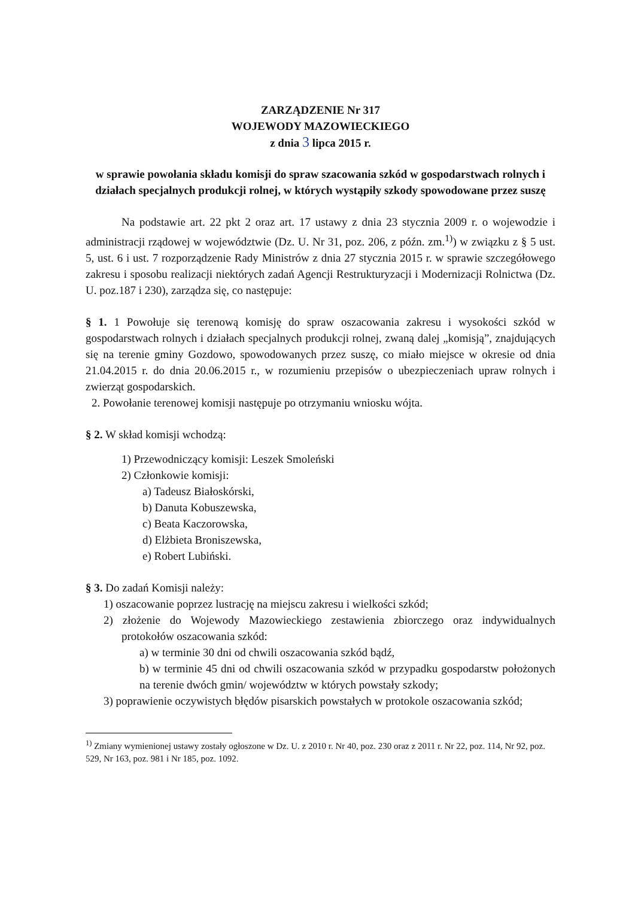ZARZĄDZENIE Nr 317
WOJEWODY MAZOWIECKIEGO
z dnia 3 lipca 2015 r.
w sprawie powołania składu komisji do spraw szacowania szkód w gospodarstwach rolnych i działach specjalnych produkcji rolnej, w których wystąpiły szkody spowodowane przez suszę
Na podstawie art. 22 pkt 2 oraz art. 17 ustawy z dnia 23 stycznia 2009 r. o wojewodzie i administracji rządowej w województwie (Dz. U. Nr 31, poz. 206, z późn. zm.<sup>1)</sup>) w związku z § 5 ust. 5, ust. 6 i ust. 7 rozporządzenie Rady Ministrów z dnia 27 stycznia 2015 r. w sprawie szczegółowego zakresu i sposobu realizacji niektórych zadań Agencji Restrukturyzacji i Modernizacji Rolnictwa (Dz. U. poz.187 i 230), zarządza się, co następuje:
§ 1. 1 Powołuje się terenową komisję do spraw oszacowania zakresu i wysokości szkód w gospodarstwach rolnych i działach specjalnych produkcji rolnej, zwaną dalej „komisją”, znajdujących się na terenie gminy Gozdowo, spowodowanych przez suszę, co miało miejsce w okresie od dnia 21.04.2015 r. do dnia 20.06.2015 r., w rozumieniu przepisów o ubezpieczeniach upraw rolnych i zwierząt gospodarskich.
2. Powołanie terenowej komisji następuje po otrzymaniu wniosku wójta.
§ 2. W skład komisji wchodzą:
1) Przewodniczący komisji: Leszek Smoleński
2) Członkowie komisji:
a) Tadeusz Białoskórski,
b) Danuta Kobuszewska,
c) Beata Kaczorowska,
d) Elżbieta Broniszewska,
e) Robert Lubiński.
§ 3. Do zadań Komisji należy:
1) oszacowanie poprzez lustrację na miejscu zakresu i wielkości szkód;
2) złożenie do Wojewody Mazowieckiego zestawienia zbiorczego oraz indywidualnych protokołów oszacowania szkód:
a) w terminie 30 dni od chwili oszacowania szkód bądź,
b) w terminie 45 dni od chwili oszacowania szkód w przypadku gospodarstw położonych na terenie dwóch gmin/ województw w których powstały szkody;
3) poprawienie oczywistych błędów pisarskich powstałych w protokole oszacowania szkód;
<sup>1)</sup> Zmiany wymienionej ustawy zostały ogłoszone w Dz. U. z 2010 r. Nr 40, poz. 230 oraz z 2011 r. Nr 22, poz. 114, Nr 92, poz. 529, Nr 163, poz. 981 i Nr 185, poz. 1092.